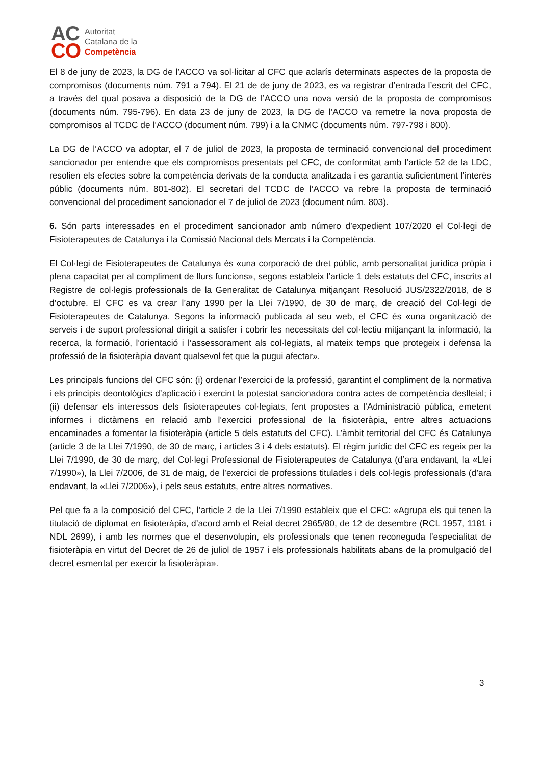AC
CO
Autoritat
Catalana de la
Competència
El 8 de juny de 2023, la DG de l’ACCO va sol·licitar al CFC que aclarís determinats aspectes de la proposta de compromisos (documents núm. 791 a 794). El 21 de de juny de 2023, es va registrar d’entrada l’escrit del CFC, a través del qual posava a disposició de la DG de l’ACCO una nova versió de la proposta de compromisos (documents núm. 795-796). En data 23 de juny de 2023, la DG de l’ACCO va remetre la nova proposta de compromisos al TCDC de l’ACCO (document núm. 799) i a la CNMC (documents núm. 797-798 i 800).
La DG de l’ACCO va adoptar, el 7 de juliol de 2023, la proposta de terminació convencional del procediment sancionador per entendre que els compromisos presentats pel CFC, de conformitat amb l’article 52 de la LDC, resolien els efectes sobre la competència derivats de la conducta analitzada i es garantia suficientment l’interès públic (documents núm. 801-802). El secretari del TCDC de l’ACCO va rebre la proposta de terminació convencional del procediment sancionador el 7 de juliol de 2023 (document núm. 803).
6. Són parts interessades en el procediment sancionador amb número d’expedient 107/2020 el Col·legi de Fisioterapeutes de Catalunya i la Comissió Nacional dels Mercats i la Competència.
El Col·legi de Fisioterapeutes de Catalunya és «una corporació de dret públic, amb personalitat jurídica pròpia i plena capacitat per al compliment de llurs funcions», segons estableix l’article 1 dels estatuts del CFC, inscrits al Registre de col·legis professionals de la Generalitat de Catalunya mitjançant Resolució JUS/2322/2018, de 8 d’octubre. El CFC es va crear l’any 1990 per la Llei 7/1990, de 30 de març, de creació del Col·legi de Fisioterapeutes de Catalunya. Segons la informació publicada al seu web, el CFC és «una organització de serveis i de suport professional dirigit a satisfer i cobrir les necessitats del col·lectiu mitjançant la informació, la recerca, la formació, l’orientació i l’assessorament als col·legiats, al mateix temps que protegeix i defensa la professió de la fisioteràpia davant qualsevol fet que la pugui afectar».
Les principals funcions del CFC són: (i) ordenar l’exercici de la professió, garantint el compliment de la normativa i els principis deontològics d’aplicació i exercint la potestat sancionadora contra actes de competència deslleial; i (ii) defensar els interessos dels fisioterapeutes col·legiats, fent propostes a l’Administració pública, emetent informes i dictàmens en relació amb l’exercici professional de la fisioteràpia, entre altres actuacions encaminades a fomentar la fisioteràpia (article 5 dels estatuts del CFC). L’àmbit territorial del CFC és Catalunya (article 3 de la Llei 7/1990, de 30 de març, i articles 3 i 4 dels estatuts). El règim jurídic del CFC es regeix per la Llei 7/1990, de 30 de març, del Col·legi Professional de Fisioterapeutes de Catalunya (d’ara endavant, la «Llei 7/1990»), la Llei 7/2006, de 31 de maig, de l’exercici de professions titulades i dels col·legis professionals (d’ara endavant, la «Llei 7/2006»), i pels seus estatuts, entre altres normatives.
Pel que fa a la composició del CFC, l’article 2 de la Llei 7/1990 estableix que el CFC: «Agrupa els qui tenen la titulació de diplomat en fisioteràpia, d’acord amb el Reial decret 2965/80, de 12 de desembre (RCL 1957, 1181 i NDL 2699), i amb les normes que el desenvolupin, els professionals que tenen reconeguda l’especialitat de fisioteràpia en virtut del Decret de 26 de juliol de 1957 i els professionals habilitats abans de la promulgació del decret esmentat per exercir la fisioteràpia».
3